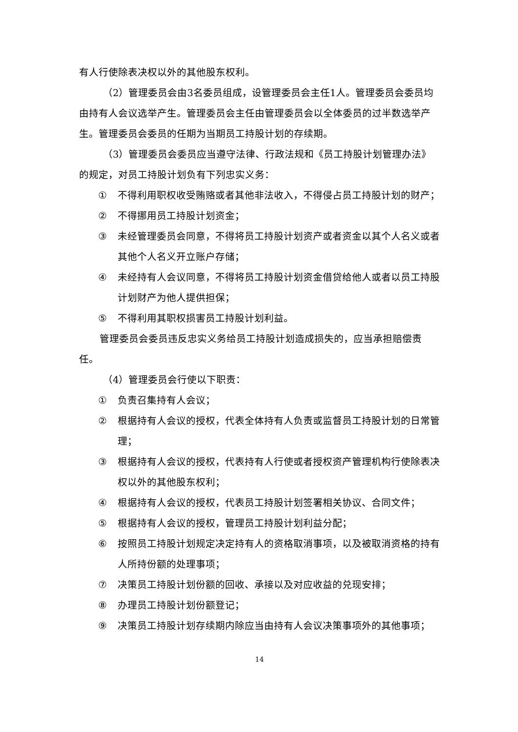有人行使除表决权以外的其他股东权利。
（2）管理委员会由3名委员组成，设管理委员会主任1人。管理委员会委员均由持有人会议选举产生。管理委员会主任由管理委员会以全体委员的过半数选举产生。管理委员会委员的任期为当期员工持股计划的存续期。
（3）管理委员会委员应当遵守法律、行政法规和《员工持股计划管理办法》的规定，对员工持股计划负有下列忠实义务：
① 不得利用职权收受贿赂或者其他非法收入，不得侵占员工持股计划的财产；
② 不得挪用员工持股计划资金；
③ 未经管理委员会同意，不得将员工持股计划资产或者资金以其个人名义或者其他个人名义开立账户存储；
④ 未经持有人会议同意，不得将员工持股计划资金借贷给他人或者以员工持股计划财产为他人提供担保；
⑤ 不得利用其职权损害员工持股计划利益。
管理委员会委员违反忠实义务给员工持股计划造成损失的，应当承担赔偿责任。
（4）管理委员会行使以下职责：
① 负责召集持有人会议；
② 根据持有人会议的授权，代表全体持有人负责或监督员工持股计划的日常管理；
③ 根据持有人会议的授权，代表持有人行使或者授权资产管理机构行使除表决权以外的其他股东权利；
④ 根据持有人会议的授权，代表员工持股计划签署相关协议、合同文件；
⑤ 根据持有人会议的授权，管理员工持股计划利益分配；
⑥ 按照员工持股计划规定决定持有人的资格取消事项，以及被取消资格的持有人所持份额的处理事项；
⑦ 决策员工持股计划份额的回收、承接以及对应收益的兑现安排；
⑧ 办理员工持股计划份额登记；
⑨ 决策员工持股计划存续期内除应当由持有人会议决策事项外的其他事项；
14